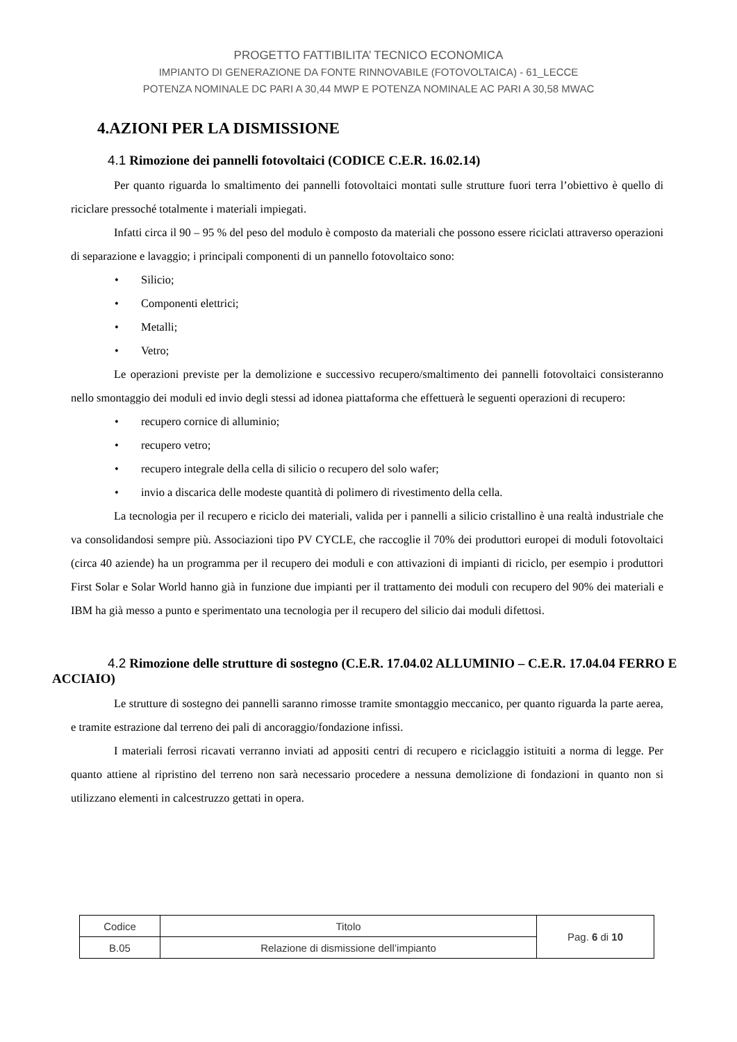PROGETTO FATTIBILITA’ TECNICO ECONOMICA
IMPIANTO DI GENERAZIONE DA FONTE RINNOVABILE (FOTOVOLTAICA) - 61_LECCE
POTENZA NOMINALE DC PARI A 30,44 MWP E POTENZA NOMINALE AC PARI A 30,58 MWAC
4.AZIONI PER LA DISMISSIONE
4.1 Rimozione dei pannelli fotovoltaici (CODICE C.E.R. 16.02.14)
Per quanto riguarda lo smaltimento dei pannelli fotovoltaici montati sulle strutture fuori terra l’obiettivo è quello di riciclare pressoché totalmente i materiali impiegati.
Infatti circa il 90 – 95 % del peso del modulo è composto da materiali che possono essere riciclati attraverso operazioni di separazione e lavaggio; i principali componenti di un pannello fotovoltaico sono:
• Silicio;
• Componenti elettrici;
• Metalli;
• Vetro;
Le operazioni previste per la demolizione e successivo recupero/smaltimento dei pannelli fotovoltaici consisteranno nello smontaggio dei moduli ed invio degli stessi ad idonea piattaforma che effettuerà le seguenti operazioni di recupero:
• recupero cornice di alluminio;
• recupero vetro;
• recupero integrale della cella di silicio o recupero del solo wafer;
• invio a discarica delle modeste quantità di polimero di rivestimento della cella.
La tecnologia per il recupero e riciclo dei materiali, valida per i pannelli a silicio cristallino è una realtà industriale che va consolidandosi sempre più. Associazioni tipo PV CYCLE, che raccoglie il 70% dei produttori europei di moduli fotovoltaici (circa 40 aziende) ha un programma per il recupero dei moduli e con attivazioni di impianti di riciclo, per esempio i produttori First Solar e Solar World hanno già in funzione due impianti per il trattamento dei moduli con recupero del 90% dei materiali e IBM ha già messo a punto e sperimentato una tecnologia per il recupero del silicio dai moduli difettosi.
4.2 Rimozione delle strutture di sostegno (C.E.R. 17.04.02 ALLUMINIO – C.E.R. 17.04.04 FERRO E ACCIAIO)
Le strutture di sostegno dei pannelli saranno rimosse tramite smontaggio meccanico, per quanto riguarda la parte aerea, e tramite estrazione dal terreno dei pali di ancoraggio/fondazione infissi.
I materiali ferrosi ricavati verranno inviati ad appositi centri di recupero e riciclaggio istituiti a norma di legge. Per quanto attiene al ripristino del terreno non sarà necessario procedere a nessuna demolizione di fondazioni in quanto non si utilizzano elementi in calcestruzzo gettati in opera.
| Codice | Titolo | Pag. 6 di 10 |
| B.05 | Relazione di dismissione dell’impianto | |